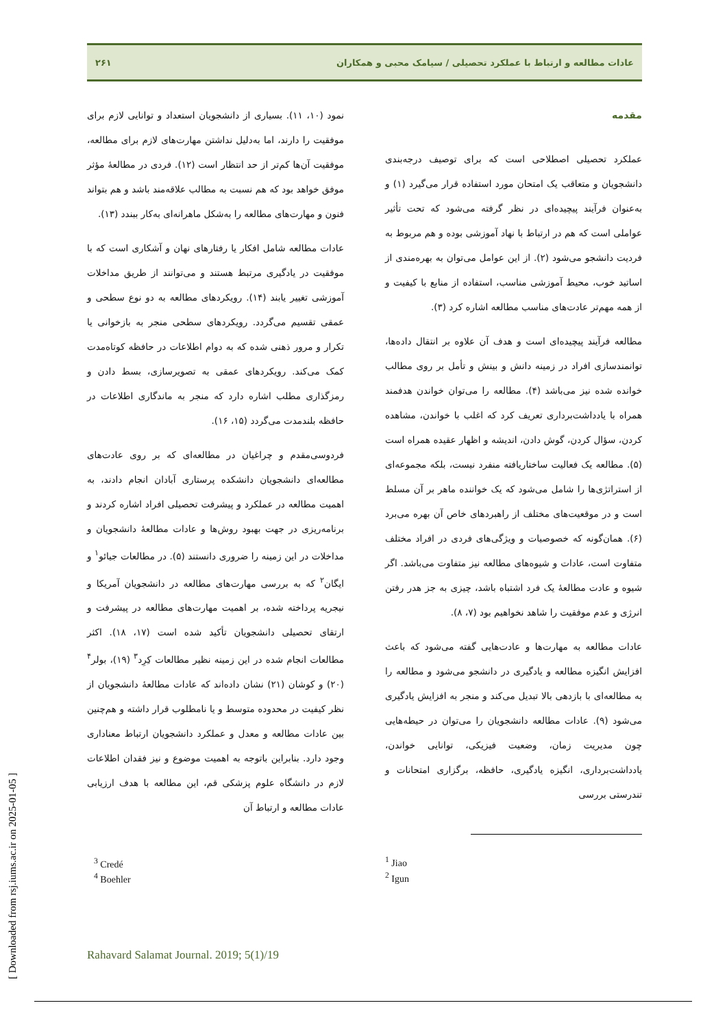عادات مطالعه و ارتباط با عملکرد تحصیلی / سیامک محبی و همکاران ۲۶۱
مقدمه
عملکرد تحصیلی اصطلاحی است که برای توصیف درجه‌بندی دانشجویان و متعاقب یک امتحان مورد استفاده قرار می‌گیرد (۱) و به‌عنوان فرآیند پیچیده‌ای در نظر گرفته می‌شود که تحت تأثیر عواملی است که هم در ارتباط با نهاد آموزشی بوده و هم مربوط به فردیت دانشجو می‌شود (۲). از این عوامل می‌توان به بهره‌مندی از اساتید خوب، محیط آموزشی مناسب، استفاده از منابع با کیفیت و از همه مهم‌تر عادت‌های مناسب مطالعه اشاره کرد (۳).
مطالعه فرآیند پیچیده‌ای است و هدف آن علاوه بر انتقال داده‌ها، توانمندسازی افراد در زمینه دانش و بینش و تأمل بر روی مطالب خوانده شده نیز می‌باشد (۴). مطالعه را می‌توان خواندن هدفمند همراه با یادداشت‌برداری تعریف کرد که اغلب با خواندن، مشاهده کردن، سؤال کردن، گوش دادن، اندیشه و اظهار عقیده همراه است (۵). مطالعه یک فعالیت ساختاریافته منفرد نیست، بلکه مجموعه‌ای از استراتژی‌ها را شامل می‌شود که یک خواننده ماهر بر آن مسلط است و در موقعیت‌های مختلف از راهبردهای خاص آن بهره می‌برد (۶). همان‌گونه که خصوصیات و ویژگی‌های فردی در افراد مختلف متفاوت است، عادات و شیوه‌های مطالعه نیز متفاوت می‌باشد. اگر شیوه و عادت مطالعهٔ یک فرد اشتباه باشد، چیزی به جز هدر رفتن انرژی و عدم موفقیت را شاهد نخواهیم بود (۷، ۸).
عادات مطالعه به مهارت‌ها و عادت‌هایی گفته می‌شود که باعث افزایش انگیزه مطالعه و یادگیری در دانشجو می‌شود و مطالعه را به مطالعه‌ای با بازدهی بالا تبدیل می‌کند و منجر به افزایش یادگیری می‌شود (۹). عادات مطالعه دانشجویان را می‌توان در حیطه‌هایی چون مدیریت زمان، وضعیت فیزیکی، توانایی خواندن، یادداشت‌برداری، انگیزه یادگیری، حافظه، برگزاری امتحانات و تندرستی بررسی
<sup>1</sup> Jiao
<sup>2</sup> Igun
نمود (۱۰، ۱۱). بسیاری از دانشجویان استعداد و توانایی لازم برای موفقیت را دارند، اما به‌دلیل نداشتن مهارت‌های لازم برای مطالعه، موفقیت آن‌ها کم‌تر از حد انتظار است (۱۲). فردی در مطالعهٔ مؤثر موفق خواهد بود که هم نسبت به مطالب علاقه‌مند باشد و هم بتواند فنون و مهارت‌های مطالعه را به‌شکل ماهرانه‌ای به‌کار ببندد (۱۳).
عادات مطالعه شامل افکار یا رفتارهای نهان و آشکاری است که با موفقیت در یادگیری مرتبط هستند و می‌توانند از طریق مداخلات آموزشی تغییر یابند (۱۴). رویکردهای مطالعه به دو نوع سطحی و عمقی تقسیم می‌گردد. رویکردهای سطحی منجر به بازخوانی یا تکرار و مرور ذهنی شده که به دوام اطلاعات در حافظه کوتاه‌مدت کمک می‌کند. رویکردهای عمقی به تصویرسازی، بسط دادن و رمزگذاری مطلب اشاره دارد که منجر به ماندگاری اطلاعات در حافظه بلندمدت می‌گردد (۱۵، ۱۶).
فردوسی‌مقدم و چراغیان در مطالعه‌ای که بر روی عادت‌های مطالعه‌ای دانشجویان دانشکده پرستاری آبادان انجام دادند، به اهمیت مطالعه در عملکرد و پیشرفت تحصیلی افراد اشاره کردند و برنامه‌ریزی در جهت بهبود روش‌ها و عادات مطالعهٔ دانشجویان و مداخلات در این زمینه را ضروری دانستند (۵). در مطالعات جیائو<sup>۱</sup> و ایگان<sup>۲</sup> که به بررسی مهارت‌های مطالعه در دانشجویان آمریکا و نیجریه پرداخته شده، بر اهمیت مهارت‌های مطالعه در پیشرفت و ارتقای تحصیلی دانشجویان تأکید شده است (۱۷، ۱۸). اکثر مطالعات انجام شده در این زمینه نظیر مطالعات کِرِد<sup>۳</sup> (۱۹)، بولر<sup>۴</sup> (۲۰) و کوشان (۲۱) نشان داده‌اند که عادات مطالعهٔ دانشجویان از نظر کیفیت در محدوده متوسط و یا نامطلوب قرار داشته و هم‌چنین بین عادات مطالعه و معدل و عملکرد دانشجویان ارتباط معناداری وجود دارد. بنابراین باتوجه به اهمیت موضوع و نیز فقدان اطلاعات لازم در دانشگاه علوم پزشکی قم، این مطالعه با هدف ارزیابی عادات مطالعه و ارتباط آن
<sup>3</sup> Credé
<sup>4</sup> Boehler
Rahavard Salamat Journal. 2019; 5(1)/19
[ Downloaded from rsj.iums.ac.ir on 2025-01-05 ]